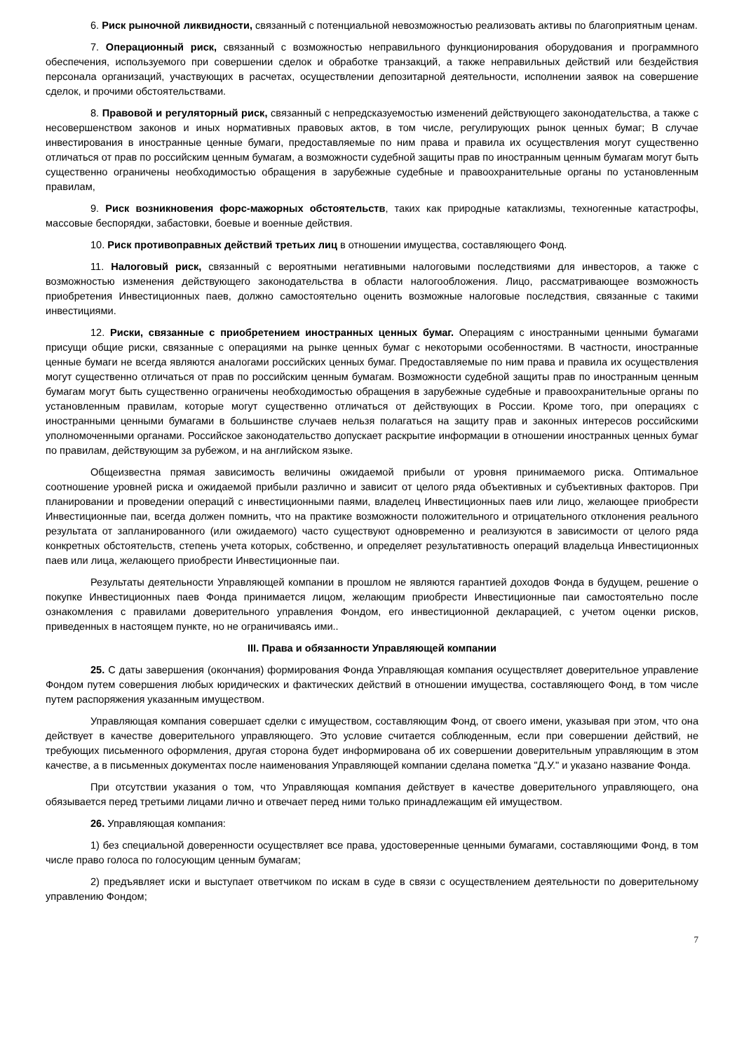6. Риск рыночной ликвидности, связанный с потенциальной невозможностью реализовать активы по благоприятным ценам.
7. Операционный риск, связанный с возможностью неправильного функционирования оборудования и программного обеспечения, используемого при совершении сделок и обработке транзакций, а также неправильных действий или бездействия персонала организаций, участвующих в расчетах, осуществлении депозитарной деятельности, исполнении заявок на совершение сделок, и прочими обстоятельствами.
8. Правовой и регуляторный риск, связанный с непредсказуемостью изменений действующего законодательства, а также с несовершенством законов и иных нормативных правовых актов, в том числе, регулирующих рынок ценных бумаг; В случае инвестирования в иностранные ценные бумаги, предоставляемые по ним права и правила их осуществления могут существенно отличаться от прав по российским ценным бумагам, а возможности судебной защиты прав по иностранным ценным бумагам могут быть существенно ограничены необходимостью обращения в зарубежные судебные и правоохранительные органы по установленным правилам,
9. Риск возникновения форс-мажорных обстоятельств, таких как природные катаклизмы, техногенные катастрофы, массовые беспорядки, забастовки, боевые и военные действия.
10. Риск противоправных действий третьих лиц в отношении имущества, составляющего Фонд.
11. Налоговый риск, связанный с вероятными негативными налоговыми последствиями для инвесторов, а также с возможностью изменения действующего законодательства в области налогообложения. Лицо, рассматривающее возможность приобретения Инвестиционных паев, должно самостоятельно оценить возможные налоговые последствия, связанные с такими инвестициями.
12. Риски, связанные с приобретением иностранных ценных бумаг. Операциям с иностранными ценными бумагами присущи общие риски, связанные с операциями на рынке ценных бумаг с некоторыми особенностями. В частности, иностранные ценные бумаги не всегда являются аналогами российских ценных бумаг. Предоставляемые по ним права и правила их осуществления могут существенно отличаться от прав по российским ценным бумагам. Возможности судебной защиты прав по иностранным ценным бумагам могут быть существенно ограничены необходимостью обращения в зарубежные судебные и правоохранительные органы по установленным правилам, которые могут существенно отличаться от действующих в России. Кроме того, при операциях с иностранными ценными бумагами в большинстве случаев нельзя полагаться на защиту прав и законных интересов российскими уполномоченными органами. Российское законодательство допускает раскрытие информации в отношении иностранных ценных бумаг по правилам, действующим за рубежом, и на английском языке.
Общеизвестна прямая зависимость величины ожидаемой прибыли от уровня принимаемого риска. Оптимальное соотношение уровней риска и ожидаемой прибыли различно и зависит от целого ряда объективных и субъективных факторов. При планировании и проведении операций с инвестиционными паями, владелец Инвестиционных паев или лицо, желающее приобрести Инвестиционные паи, всегда должен помнить, что на практике возможности положительного и отрицательного отклонения реального результата от запланированного (или ожидаемого) часто существуют одновременно и реализуются в зависимости от целого ряда конкретных обстоятельств, степень учета которых, собственно, и определяет результативность операций владельца Инвестиционных паев или лица, желающего приобрести Инвестиционные паи.
Результаты деятельности Управляющей компании в прошлом не являются гарантией доходов Фонда в будущем, решение о покупке Инвестиционных паев Фонда принимается лицом, желающим приобрести Инвестиционные паи самостоятельно после ознакомления с правилами доверительного управления Фондом, его инвестиционной декларацией, с учетом оценки рисков, приведенных в настоящем пункте, но не ограничиваясь ими..
III. Права и обязанности Управляющей компании
25. С даты завершения (окончания) формирования Фонда Управляющая компания осуществляет доверительное управление Фондом путем совершения любых юридических и фактических действий в отношении имущества, составляющего Фонд, в том числе путем распоряжения указанным имуществом.
Управляющая компания совершает сделки с имуществом, составляющим Фонд, от своего имени, указывая при этом, что она действует в качестве доверительного управляющего. Это условие считается соблюденным, если при совершении действий, не требующих письменного оформления, другая сторона будет информирована об их совершении доверительным управляющим в этом качестве, а в письменных документах после наименования Управляющей компании сделана пометка "Д.У." и указано название Фонда.
При отсутствии указания о том, что Управляющая компания действует в качестве доверительного управляющего, она обязывается перед третьими лицами лично и отвечает перед ними только принадлежащим ей имуществом.
26. Управляющая компания:
1) без специальной доверенности осуществляет все права, удостоверенные ценными бумагами, составляющими Фонд, в том числе право голоса по голосующим ценным бумагам;
2) предъявляет иски и выступает ответчиком по искам в суде в связи с осуществлением деятельности по доверительному управлению Фондом;
7